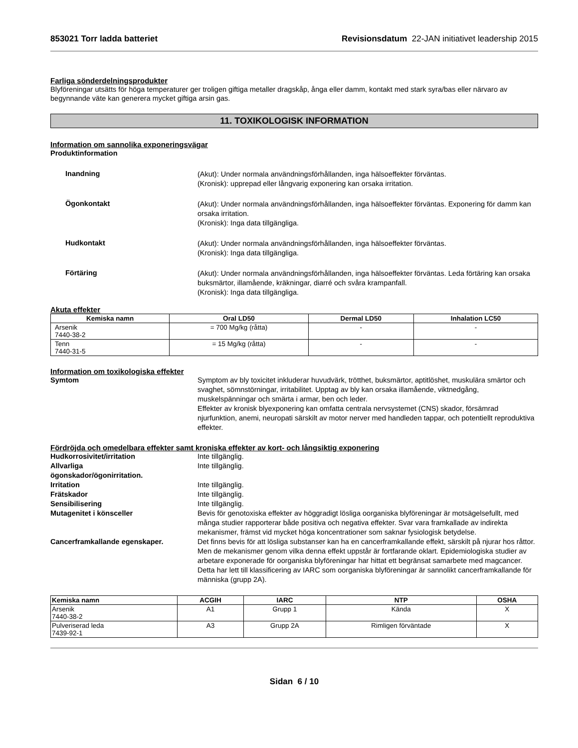853021 Torr ladda batteriet Revisionsdatum 22-JAN initiativet leadership 2015
Farliga sönderdelningsprodukter
Blyföreningar utsätts för höga temperaturer ger troligen giftiga metaller dragskåp, ånga eller damm, kontakt med stark syra/bas eller närvaro av begynnande väte kan generera mycket giftiga arsin gas.
11. TOXIKOLOGISK INFORMATION
Information om sannolika exponeringsvägar
Produktinformation
Inandning
(Akut): Under normala användningsförhållanden, inga hälsoeffekter förväntas.
(Kronisk): upprepad eller långvarig exponering kan orsaka irritation.
Ögonkontakt
(Akut): Under normala användningsförhållanden, inga hälsoeffekter förväntas. Exponering för damm kan orsaka irritation.
(Kronisk): Inga data tillgängliga.
Hudkontakt
(Akut): Under normala användningsförhållanden, inga hälsoeffekter förväntas.
(Kronisk): Inga data tillgängliga.
Förtäring
(Akut): Under normala användningsförhållanden, inga hälsoeffekter förväntas. Leda förtäring kan orsaka buksmärtor, illamående, kräkningar, diarré och svåra krampanfall.
(Kronisk): Inga data tillgängliga.
Akuta effekter
| Kemiska namn | Oral LD50 | Dermal LD50 | Inhalation LC50 |
| --- | --- | --- | --- |
| Arsenik 7440-38-2 | = 700 Mg/kg (råtta) | - | - |
| Tenn 7440-31-5 | = 15 Mg/kg (råtta) | - | - |
Information om toxikologiska effekter
Symtom Symptom av bly toxicitet inkluderar huvudvärk, trötthet, buksmärtor, aptitlöshet, muskulära smärtor och svaghet, sömnstörningar, irritabilitet. Upptag av bly kan orsaka illamående, viktnedgång, muskelspänningar och smärta i armar, ben och leder.
Effekter av kronisk blyexponering kan omfatta centrala nervsystemet (CNS) skador, försämrad njurfunktion, anemi, neuropati särskilt av motor nerver med handleden tappar, och potentiellt reproduktiva effekter.
Fördröjda och omedelbara effekter samt kroniska effekter av kort- och långsiktig exponering
Hudkorrosivitet/irritation Inte tillgänglig.
Allvarliga
ögonskador/ögonirritation.
Inte tillgänglig.
Irritation Inte tillgänglig.
Frätskador Inte tillgänglig.
Sensibilisering Inte tillgänglig.
Mutagenitet i könsceller Bevis för genotoxiska effekter av höggradigt lösliga oorganiska blyföreningar är motsägelsefullt, med många studier rapporterar både positiva och negativa effekter. Svar vara framkallade av indirekta mekanismer, främst vid mycket höga koncentrationer som saknar fysiologisk betydelse.
Cancerframkallande egenskaper. Det finns bevis för att lösliga substanser kan ha en cancerframkallande effekt, särskilt på njurar hos råttor. Men de mekanismer genom vilka denna effekt uppstår är fortfarande oklart. Epidemiologiska studier av arbetare exponerade för oorganiska blyföreningar har hittat ett begränsat samarbete med magcancer. Detta har lett till klassificering av IARC som oorganiska blyföreningar är sannolikt cancerframkallande för människa (grupp 2A).
| Kemiska namn | ACGIH | IARC | NTP | OSHA |
| --- | --- | --- | --- | --- |
| Arsenik 7440-38-2 | A1 | Grupp 1 | Kända | X |
| Pulveriserad leda 7439-92-1 | A3 | Grupp 2A | Rimligen förväntade | X |
Sidan 6 / 10